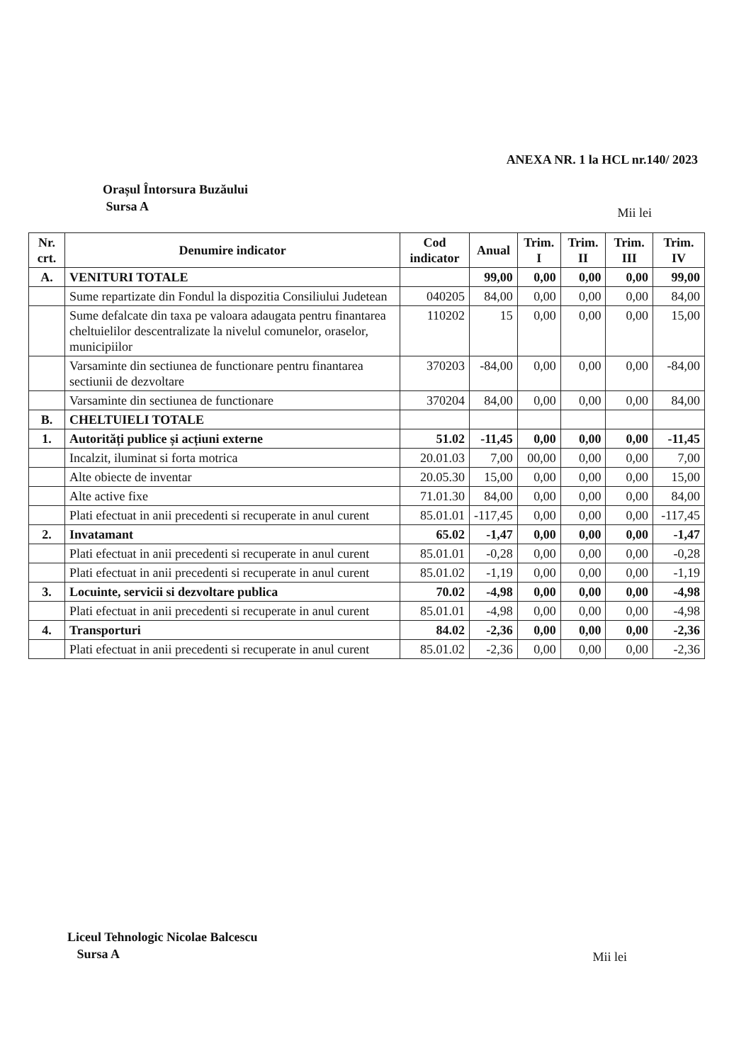ANEXA NR. 1 la HCL nr.140/ 2023
Orașul Întorsura Buzăului
Sursa A
Mii lei
| Nr. crt. | Denumire indicator | Cod indicator | Anual | Trim. I | Trim. II | Trim. III | Trim. IV |
| --- | --- | --- | --- | --- | --- | --- | --- |
| A. | VENITURI TOTALE | | 99,00 | 0,00 | 0,00 | 0,00 | 99,00 |
| | Sume repartizate din Fondul la dispozitia Consiliului Judetean | 040205 | 84,00 | 0,00 | 0,00 | 0,00 | 84,00 |
| | Sume defalcate din taxa pe valoara adaugata pentru finantarea cheltuielilor descentralizate la nivelul comunelor, oraselor, municipiilor | 110202 | 15 | 0,00 | 0,00 | 0,00 | 15,00 |
| | Varsaminte din sectiunea de functionare pentru finantarea sectiunii de dezvoltare | 370203 | -84,00 | 0,00 | 0,00 | 0,00 | -84,00 |
| | Varsaminte din sectiunea de functionare | 370204 | 84,00 | 0,00 | 0,00 | 0,00 | 84,00 |
| B. | CHELTUIELI TOTALE | | | | | | |
| 1. | Autorități publice și acțiuni externe | 51.02 | -11,45 | 0,00 | 0,00 | 0,00 | -11,45 |
| | Incalzit, iluminat si forta motrica | 20.01.03 | 7,00 | 00,00 | 0,00 | 0,00 | 7,00 |
| | Alte obiecte de inventar | 20.05.30 | 15,00 | 0,00 | 0,00 | 0,00 | 15,00 |
| | Alte active fixe | 71.01.30 | 84,00 | 0,00 | 0,00 | 0,00 | 84,00 |
| | Plati efectuat in anii precedenti si recuperate in anul curent | 85.01.01 | -117,45 | 0,00 | 0,00 | 0,00 | -117,45 |
| 2. | Invatamant | 65.02 | -1,47 | 0,00 | 0,00 | 0,00 | -1,47 |
| | Plati efectuat in anii precedenti si recuperate in anul curent | 85.01.01 | -0,28 | 0,00 | 0,00 | 0,00 | -0,28 |
| | Plati efectuat in anii precedenti si recuperate in anul curent | 85.01.02 | -1,19 | 0,00 | 0,00 | 0,00 | -1,19 |
| 3. | Locuinte, servicii si dezvoltare publica | 70.02 | -4,98 | 0,00 | 0,00 | 0,00 | -4,98 |
| | Plati efectuat in anii precedenti si recuperate in anul curent | 85.01.01 | -4,98 | 0,00 | 0,00 | 0,00 | -4,98 |
| 4. | Transporturi | 84.02 | -2,36 | 0,00 | 0,00 | 0,00 | -2,36 |
| | Plati efectuat in anii precedenti si recuperate in anul curent | 85.01.02 | -2,36 | 0,00 | 0,00 | 0,00 | -2,36 |
Liceul Tehnologic Nicolae Balcescu
Sursa A
Mii lei